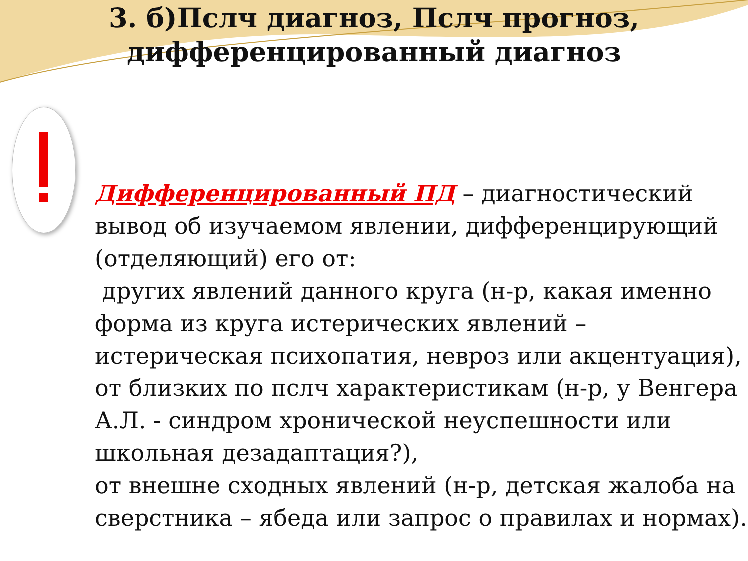3. б)Пслч диагноз, Пслч прогноз, дифференцированный диагноз
Дифференцированный ПД – диагностический вывод об изучаемом явлении, дифференцирующий (отделяющий) его от:
других явлений данного круга (н-р, какая именно форма из круга истерических явлений – истерическая психопатия, невроз или акцентуация),
от близких по пслч характеристикам (н-р, у Венгера А.Л. - синдром хронической неуспешности или школьная дезадаптация?),
от внешне сходных явлений (н-р, детская жалоба на сверстника – ябеда или запрос о правилах и нормах).